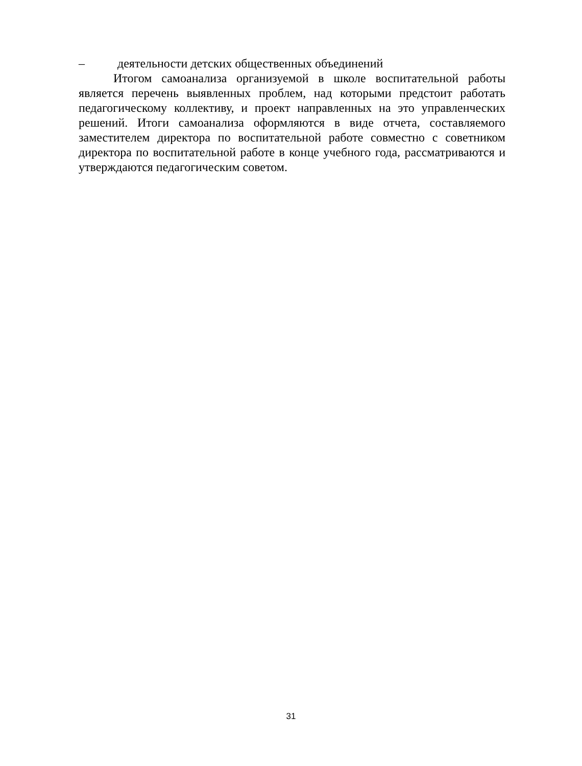– деятельности детских общественных объединений
Итогом самоанализа организуемой в школе воспитательной работы является перечень выявленных проблем, над которыми предстоит работать педагогическому коллективу, и проект направленных на это управленческих решений. Итоги самоанализа оформляются в виде отчета, составляемого заместителем директора по воспитательной работе совместно с советником директора по воспитательной работе в конце учебного года, рассматриваются и утверждаются педагогическим советом.
31